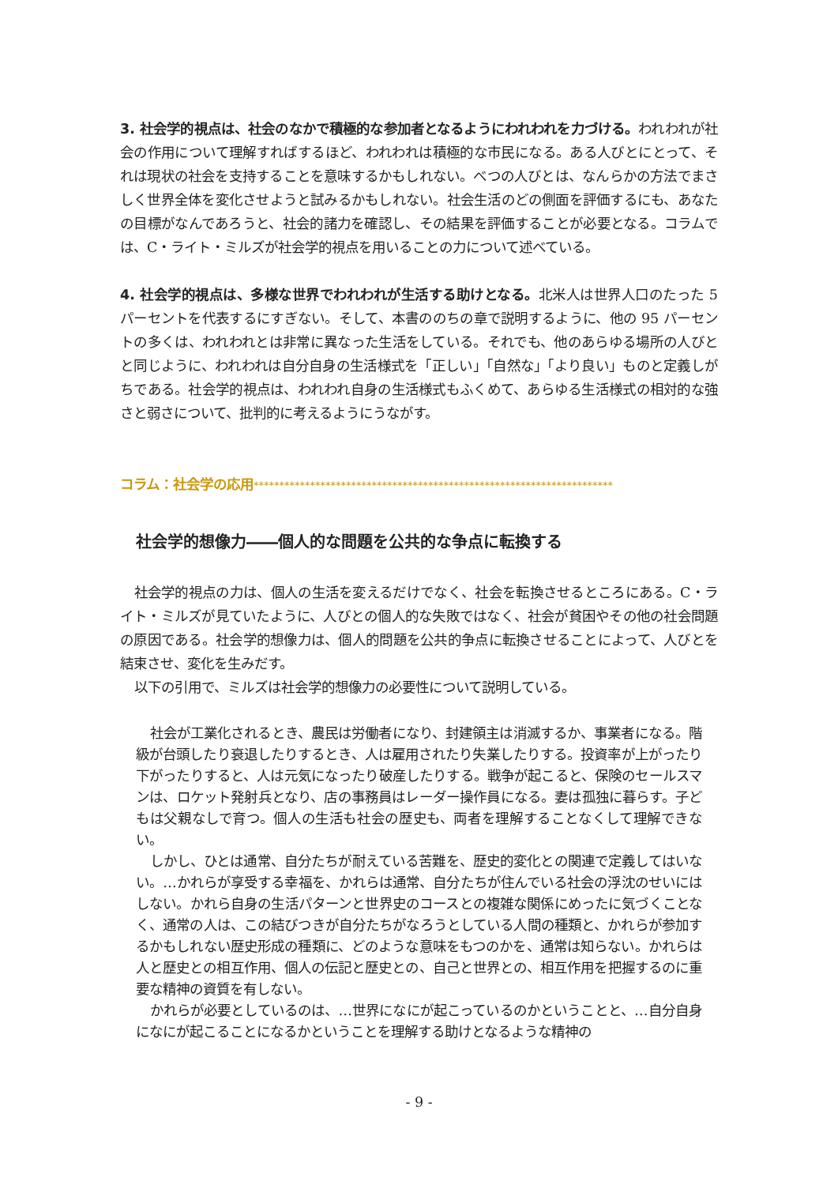3. 社会学的視点は、社会のなかで積極的な参加者となるようにわれわれを力づける。われわれが社会の作用について理解すればするほど、われわれは積極的な市民になる。ある人びとにとって、それは現状の社会を支持することを意味するかもしれない。べつの人びとは、なんらかの方法でまさしく世界全体を変化させようと試みるかもしれない。社会生活のどの側面を評価するにも、あなたの目標がなんであろうと、社会的諸力を確認し、その結果を評価することが必要となる。コラムでは、C・ライト・ミルズが社会学的視点を用いることの力について述べている。
4. 社会学的視点は、多様な世界でわれわれが生活する助けとなる。北米人は世界人口のたった 5 パーセントを代表するにすぎない。そして、本書ののちの章で説明するように、他の 95 パーセントの多くは、われわれとは非常に異なった生活をしている。それでも、他のあらゆる場所の人びとと同じように、われわれは自分自身の生活様式を「正しい」「自然な」「より良い」ものと定義しがちである。社会学的視点は、われわれ自身の生活様式もふくめて、あらゆる生活様式の相対的な強さと弱さについて、批判的に考えるようにうながす。
コラム：社会学の応用**********************************************************************
社会学的想像力――個人的な問題を公共的な争点に転換する
社会学的視点の力は、個人の生活を変えるだけでなく、社会を転換させるところにある。C・ライト・ミルズが見ていたように、人びとの個人的な失敗ではなく、社会が貧困やその他の社会問題の原因である。社会学的想像力は、個人的問題を公共的争点に転換させることによって、人びとを結束させ、変化を生みだす。
以下の引用で、ミルズは社会学的想像力の必要性について説明している。
社会が工業化されるとき、農民は労働者になり、封建領主は消滅するか、事業者になる。階級が台頭したり衰退したりするとき、人は雇用されたり失業したりする。投資率が上がったり下がったりすると、人は元気になったり破産したりする。戦争が起こると、保険のセールスマンは、ロケット発射兵となり、店の事務員はレーダー操作員になる。妻は孤独に暮らす。子どもは父親なしで育つ。個人の生活も社会の歴史も、両者を理解することなくして理解できない。
しかし、ひとは通常、自分たちが耐えている苦難を、歴史的変化との関連で定義してはいない。…かれらが享受する幸福を、かれらは通常、自分たちが住んでいる社会の浮沈のせいにはしない。かれら自身の生活パターンと世界史のコースとの複雑な関係にめったに気づくことなく、通常の人は、この結びつきが自分たちがなろうとしている人間の種類と、かれらが参加するかもしれない歴史形成の種類に、どのような意味をもつのかを、通常は知らない。かれらは人と歴史との相互作用、個人の伝記と歴史との、自己と世界との、相互作用を把握するのに重要な精神の資質を有しない。
かれらが必要としているのは、…世界になにが起こっているのかということと、…自分自身になにが起こることになるかということを理解する助けとなるような精神の
- 9 -